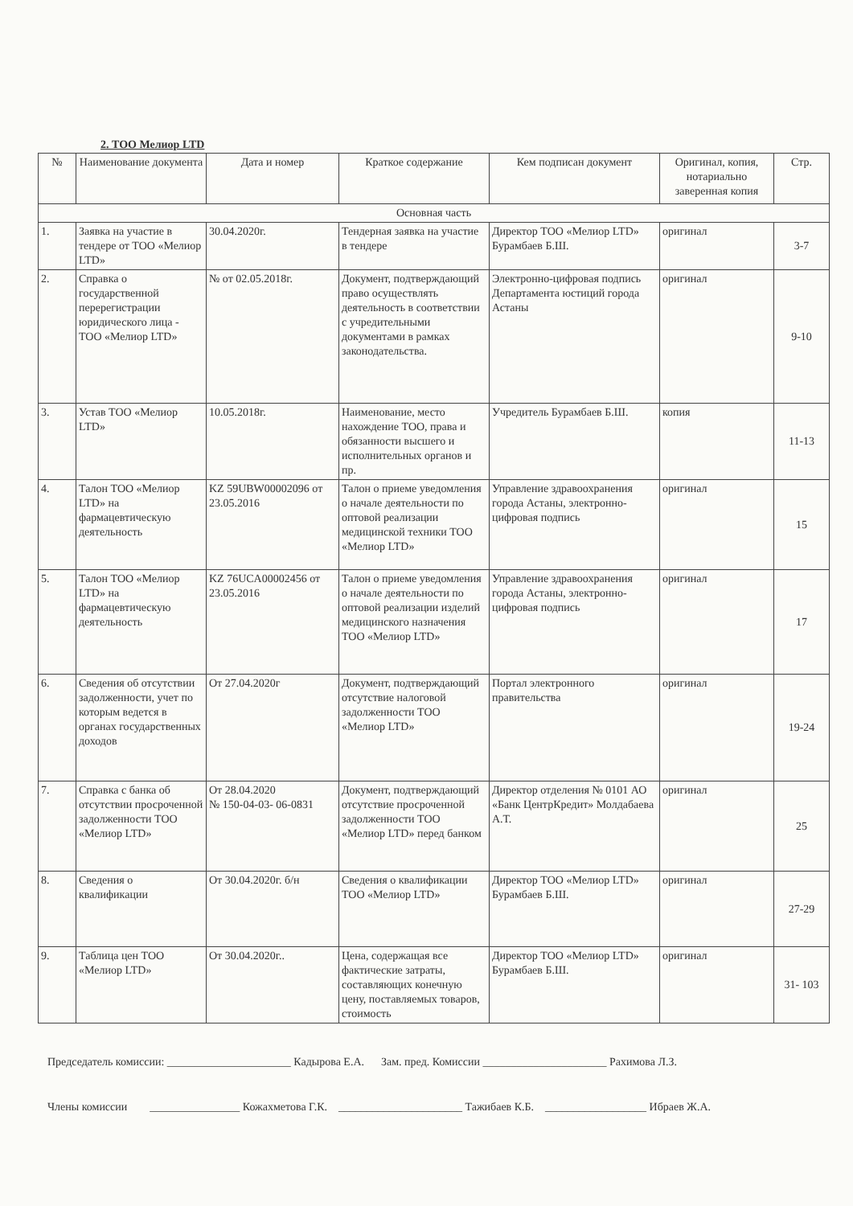2. ТОО Мелиор LTD
| № | Наименование документа | Дата и номер | Краткое содержание | Кем подписан документ | Оригинал, копия, нотариально заверенная копия | Стр. |
| --- | --- | --- | --- | --- | --- | --- |
| Основная часть | | | | | | |
| 1. | Заявка на участие в тендере от ТОО «Мелиор LTD» | 30.04.2020г. | Тендерная заявка на участие в тендере | Директор ТОО «Мелиор LTD» Бурамбаев Б.Ш. | оригинал | 3-7 |
| 2. | Справка о государственной перерегистрации юридического лица - ТОО «Мелиор LTD» | № от 02.05.2018г. | Документ, подтверждающий право осуществлять деятельность в соответствии с учредительными документами в рамках законодательства. | Электронно-цифровая подпись Департамента юстиций города Астаны | оригинал | 9-10 |
| 3. | Устав ТОО «Мелиор LTD» | 10.05.2018г. | Наименование, место нахождение ТОО, права и обязанности высшего и исполнительных органов и пр. | Учредитель Бурамбаев Б.Ш. | копия | 11-13 |
| 4. | Талон ТОО «Мелиор LTD» на фармацевтическую деятельность | KZ 59UBW00002096 от 23.05.2016 | Талон о приеме уведомления о начале деятельности по оптовой реализации медицинской техники ТОО «Мелиор LTD» | Управление здравоохранения города Астаны, электронно-цифровая подпись | оригинал | 15 |
| 5. | Талон ТОО «Мелиор LTD» на фармацевтическую деятельность | KZ 76UCA00002456 от 23.05.2016 | Талон о приеме уведомления о начале деятельности по оптовой реализации изделий медицинского назначения ТОО «Мелиор LTD» | Управление здравоохранения города Астаны, электронно-цифровая подпись | оригинал | 17 |
| 6. | Сведения об отсутствии задолженности, учет по которым ведется в органах государственных доходов | От 27.04.2020г | Документ, подтверждающий отсутствие налоговой задолженности ТОО «Мелиор LTD» | Портал электронного правительства | оригинал | 19-24 |
| 7. | Справка с банка об отсутствии просроченной задолженности ТОО «Мелиор LTD» | От 28.04.2020 № 150-04-03- 06-0831 | Документ, подтверждающий отсутствие просроченной задолженности ТОО «Мелиор LTD» перед банком | Директор отделения № 0101 АО «Банк ЦентрКредит» Молдабаева А.Т. | оригинал | 25 |
| 8. | Сведения о квалификации | От 30.04.2020г. б/н | Сведения о квалификации ТОО «Мелиор LTD» | Директор ТОО «Мелиор LTD» Бурамбаев Б.Ш. | оригинал | 27-29 |
| 9. | Таблица цен ТОО «Мелиор LTD» | От 30.04.2020г.. | Цена, содержащая все фактические затраты, составляющих конечную цену, поставляемых товаров, стоимость | Директор ТОО «Мелиор LTD» Бурамбаев Б.Ш. | оригинал | 31- 103 |
Председатель комиссии: ______________________ Кадырова Е.А. Зам. пред. Комиссии ______________________ Рахимова Л.З.
Члены комиссии ________________ Кожахметова Г.К. ______________________ Тажибаев К.Б. __________________ Ибраев Ж.А.